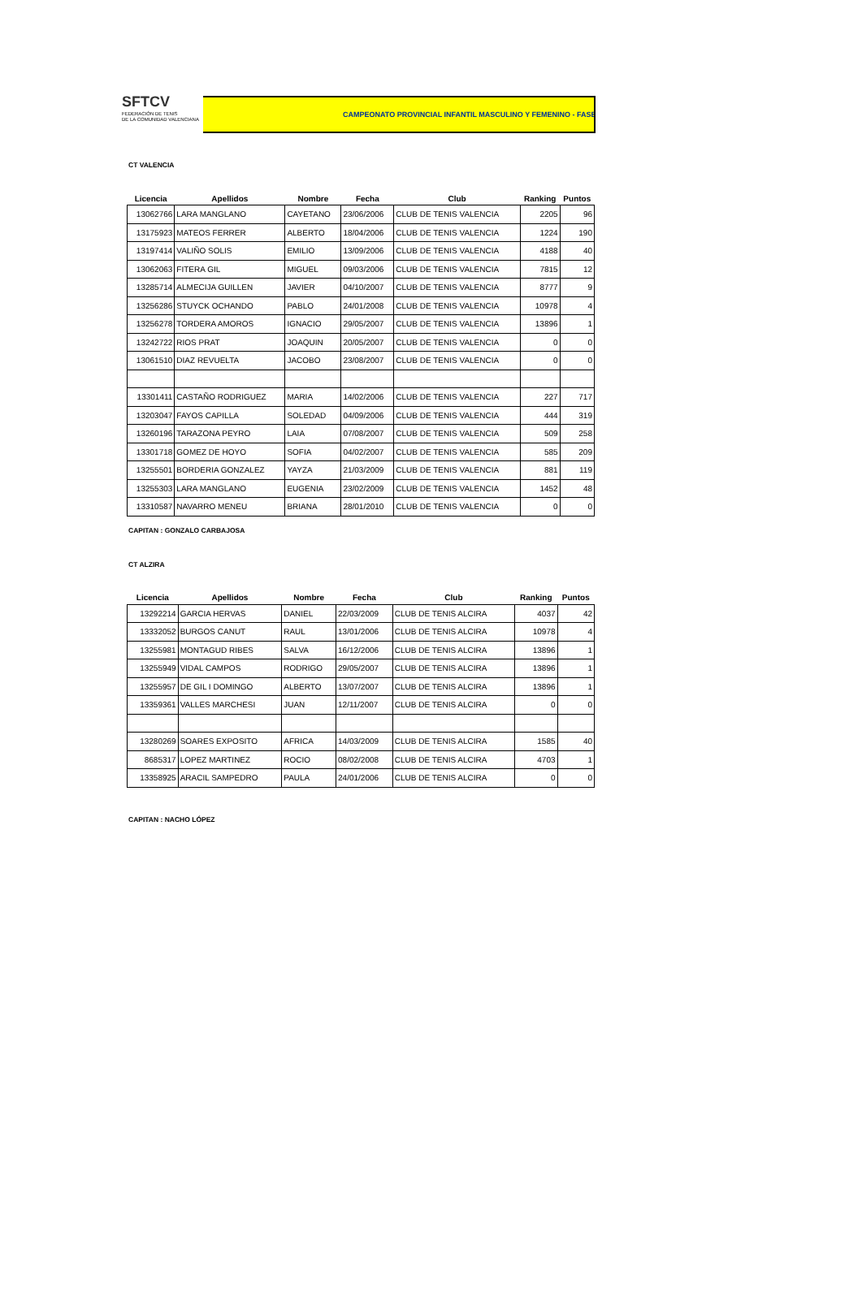SFTCV
FEDERACIÓN DE TENIS
DE LA COMUNIDAD VALENCIANA
CAMPEONATO PROVINCIAL INFANTIL MASCULINO Y FEMENINO - FASE
CT VALENCIA
| Licencia | Apellidos | Nombre | Fecha | Club | Ranking | Puntos |
| --- | --- | --- | --- | --- | --- | --- |
| 13062766 | LARA MANGLANO | CAYETANO | 23/06/2006 | CLUB DE TENIS VALENCIA | 2205 | 96 |
| 13175923 | MATEOS FERRER | ALBERTO | 18/04/2006 | CLUB DE TENIS VALENCIA | 1224 | 190 |
| 13197414 | VALIÑO SOLIS | EMILIO | 13/09/2006 | CLUB DE TENIS VALENCIA | 4188 | 40 |
| 13062063 | FITERA GIL | MIGUEL | 09/03/2006 | CLUB DE TENIS VALENCIA | 7815 | 12 |
| 13285714 | ALMECIJA GUILLEN | JAVIER | 04/10/2007 | CLUB DE TENIS VALENCIA | 8777 | 9 |
| 13256286 | STUYCK OCHANDO | PABLO | 24/01/2008 | CLUB DE TENIS VALENCIA | 10978 | 4 |
| 13256278 | TORDERA AMOROS | IGNACIO | 29/05/2007 | CLUB DE TENIS VALENCIA | 13896 | 1 |
| 13242722 | RIOS PRAT | JOAQUIN | 20/05/2007 | CLUB DE TENIS VALENCIA | 0 | 0 |
| 13061510 | DIAZ REVUELTA | JACOBO | 23/08/2007 | CLUB DE TENIS VALENCIA | 0 | 0 |
| 13301411 | CASTAÑO RODRIGUEZ | MARIA | 14/02/2006 | CLUB DE TENIS VALENCIA | 227 | 717 |
| 13203047 | FAYOS CAPILLA | SOLEDAD | 04/09/2006 | CLUB DE TENIS VALENCIA | 444 | 319 |
| 13260196 | TARAZONA PEYRO | LAIA | 07/08/2007 | CLUB DE TENIS VALENCIA | 509 | 258 |
| 13301718 | GOMEZ DE HOYO | SOFIA | 04/02/2007 | CLUB DE TENIS VALENCIA | 585 | 209 |
| 13255501 | BORDERIA GONZALEZ | YAYZA | 21/03/2009 | CLUB DE TENIS VALENCIA | 881 | 119 |
| 13255303 | LARA MANGLANO | EUGENIA | 23/02/2009 | CLUB DE TENIS VALENCIA | 1452 | 48 |
| 13310587 | NAVARRO MENEU | BRIANA | 28/01/2010 | CLUB DE TENIS VALENCIA | 0 | 0 |
CAPITAN : GONZALO CARBAJOSA
CT ALZIRA
| Licencia | Apellidos | Nombre | Fecha | Club | Ranking | Puntos |
| --- | --- | --- | --- | --- | --- | --- |
| 13292214 | GARCIA HERVAS | DANIEL | 22/03/2009 | CLUB DE TENIS ALCIRA | 4037 | 42 |
| 13332052 | BURGOS CANUT | RAUL | 13/01/2006 | CLUB DE TENIS ALCIRA | 10978 | 4 |
| 13255981 | MONTAGUD RIBES | SALVA | 16/12/2006 | CLUB DE TENIS ALCIRA | 13896 | 1 |
| 13255949 | VIDAL CAMPOS | RODRIGO | 29/05/2007 | CLUB DE TENIS ALCIRA | 13896 | 1 |
| 13255957 | DE GIL I DOMINGO | ALBERTO | 13/07/2007 | CLUB DE TENIS ALCIRA | 13896 | 1 |
| 13359361 | VALLES MARCHESI | JUAN | 12/11/2007 | CLUB DE TENIS ALCIRA | 0 | 0 |
| 13280269 | SOARES EXPOSITO | AFRICA | 14/03/2009 | CLUB DE TENIS ALCIRA | 1585 | 40 |
| 8685317 | LOPEZ MARTINEZ | ROCIO | 08/02/2008 | CLUB DE TENIS ALCIRA | 4703 | 1 |
| 13358925 | ARACIL SAMPEDRO | PAULA | 24/01/2006 | CLUB DE TENIS ALCIRA | 0 | 0 |
CAPITAN : NACHO LÓPEZ